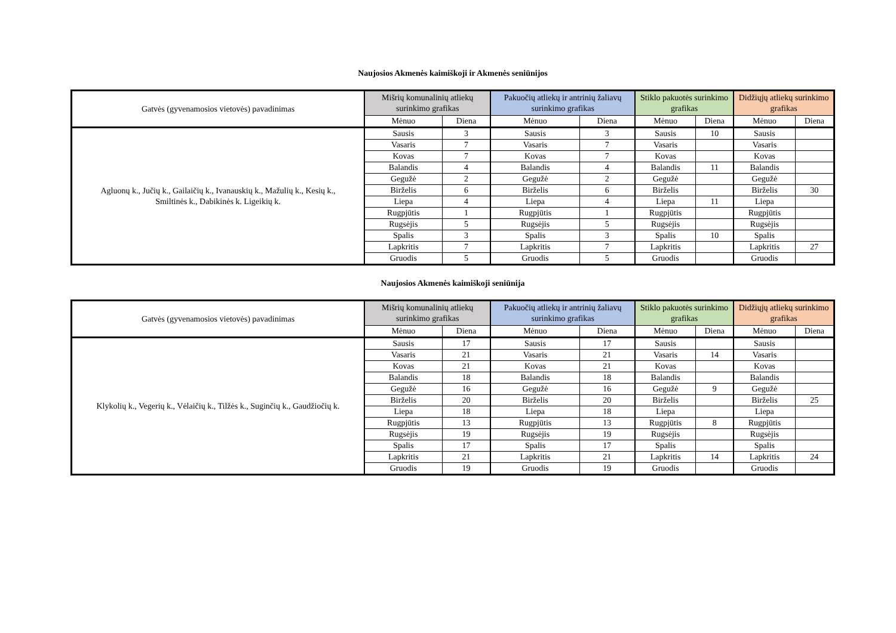Naujosios Akmenės kaimiškoji ir Akmenės seniūnijos
| Gatvės (gyvenamosios vietovės) pavadinimas | Mišrių komunalinių atliekų surinkimo grafikas | | Pakuočių atliekų ir antrinių žaliavų surinkimo grafikas | | Stiklo pakuotės surinkimo grafikas | | Didžiųjų atliekų surinkimo grafikas | |
| --- | --- | --- | --- | --- | --- | --- | --- | --- |
| | Mėnuo | Diena | Mėnuo | Diena | Mėnuo | Diena | Mėnuo | Diena |
| Agluonų k., Jučių k., Gailaičių k., Ivanauskių k., Mažulių k., Kesių k., Smiltinės k., Dabikinės k. Ligeikių k. | Sausis | 3 | Sausis | 3 | Sausis | 10 | Sausis | |
| | Vasaris | 7 | Vasaris | 7 | Vasaris | | Vasaris | |
| | Kovas | 7 | Kovas | 7 | Kovas | | Kovas | |
| | Balandis | 4 | Balandis | 4 | Balandis | 11 | Balandis | |
| | Gegužė | 2 | Gegužė | 2 | Gegužė | | Gegužė | |
| | Birželis | 6 | Birželis | 6 | Birželis | | Birželis | 30 |
| | Liepa | 4 | Liepa | 4 | Liepa | 11 | Liepa | |
| | Rugpjūtis | 1 | Rugpjūtis | 1 | Rugpjūtis | | Rugpjūtis | |
| | Rugsėjis | 5 | Rugsėjis | 5 | Rugsėjis | | Rugsėjis | |
| | Spalis | 3 | Spalis | 3 | Spalis | 10 | Spalis | |
| | Lapkritis | 7 | Lapkritis | 7 | Lapkritis | | Lapkritis | 27 |
| | Gruodis | 5 | Gruodis | 5 | Gruodis | | Gruodis | |
Naujosios Akmenės kaimiškoji seniūnija
| Gatvės (gyvenamosios vietovės) pavadinimas | Mišrių komunalinių atliekų surinkimo grafikas | | Pakuočių atliekų ir antrinių žaliavų surinkimo grafikas | | Stiklo pakuotės surinkimo grafikas | | Didžiųjų atliekų surinkimo grafikas | |
| --- | --- | --- | --- | --- | --- | --- | --- | --- |
| | Mėnuo | Diena | Mėnuo | Diena | Mėnuo | Diena | Mėnuo | Diena |
| Klykolių k., Vegerių k., Vėlaičių k., Tilžės k., Suginčių k., Gaudžiočių k. | Sausis | 17 | Sausis | 17 | Sausis | | Sausis | |
| | Vasaris | 21 | Vasaris | 21 | Vasaris | 14 | Vasaris | |
| | Kovas | 21 | Kovas | 21 | Kovas | | Kovas | |
| | Balandis | 18 | Balandis | 18 | Balandis | | Balandis | |
| | Gegužė | 16 | Gegužė | 16 | Gegužė | 9 | Gegužė | |
| | Birželis | 20 | Birželis | 20 | Birželis | | Birželis | 25 |
| | Liepa | 18 | Liepa | 18 | Liepa | | Liepa | |
| | Rugpjūtis | 13 | Rugpjūtis | 13 | Rugpjūtis | 8 | Rugpjūtis | |
| | Rugsėjis | 19 | Rugsėjis | 19 | Rugsėjis | | Rugsėjis | |
| | Spalis | 17 | Spalis | 17 | Spalis | | Spalis | |
| | Lapkritis | 21 | Lapkritis | 21 | Lapkritis | 14 | Lapkritis | 24 |
| | Gruodis | 19 | Gruodis | 19 | Gruodis | | Gruodis | |